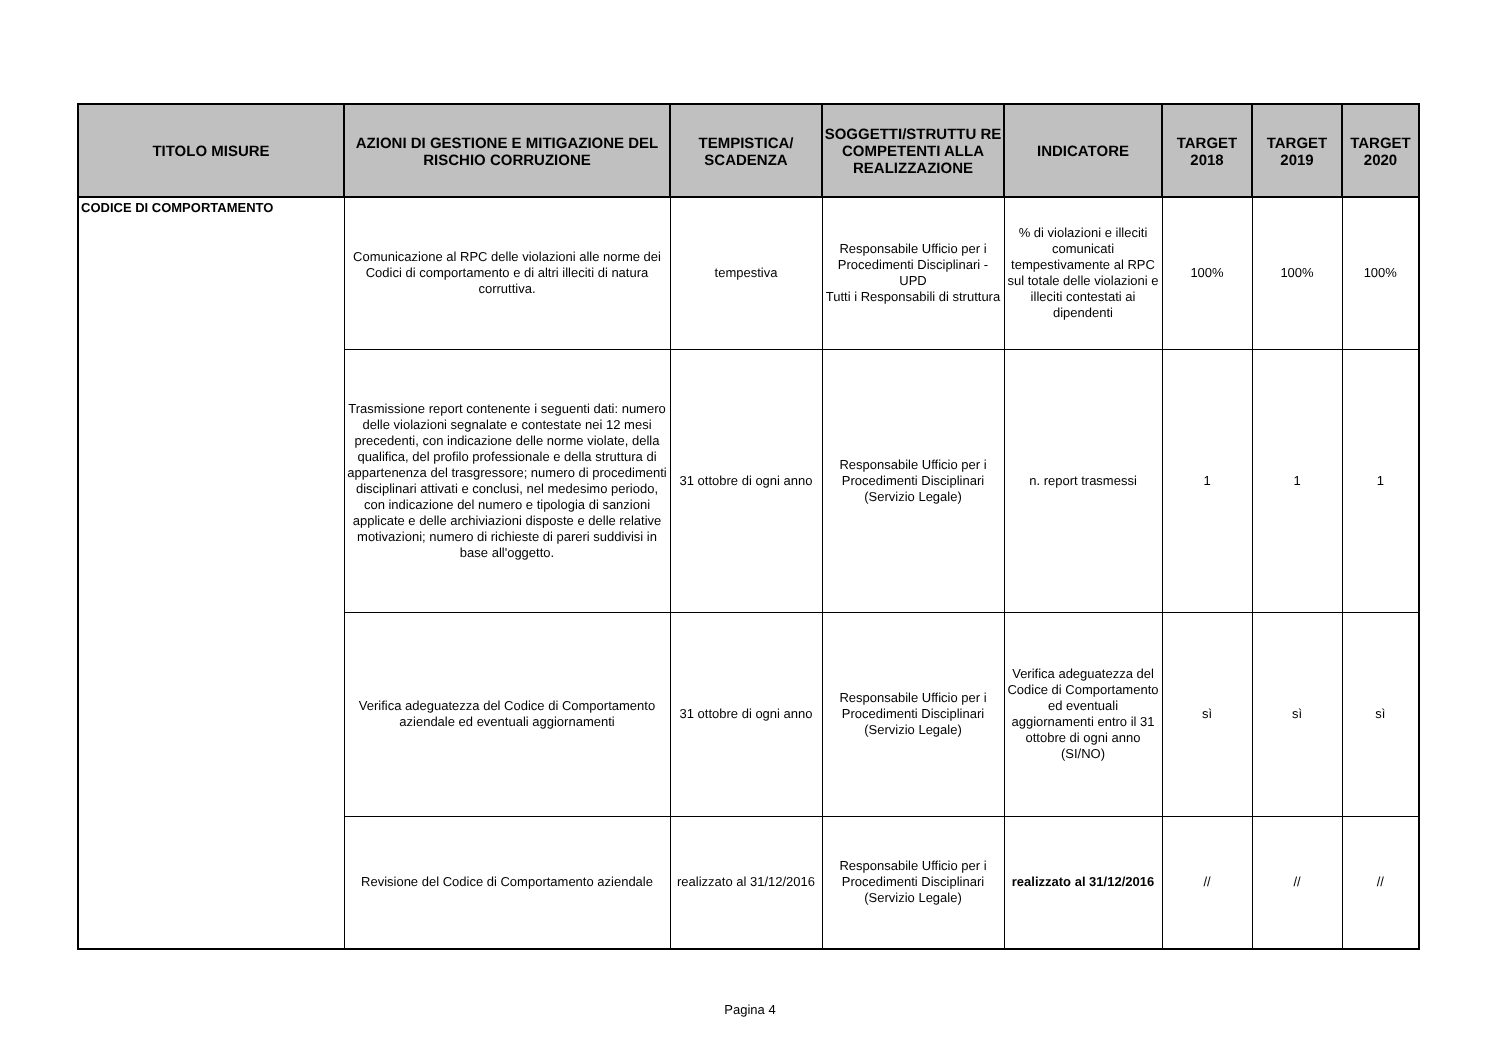| TITOLO MISURE | AZIONI DI GESTIONE E MITIGAZIONE DEL RISCHIO CORRUZIONE | TEMPISTICA/ SCADENZA | SOGGETTI/STRUTTU RE COMPETENTI ALLA REALIZZAZIONE | INDICATORE | TARGET 2018 | TARGET 2019 | TARGET 2020 |
| --- | --- | --- | --- | --- | --- | --- | --- |
| CODICE DI COMPORTAMENTO | Comunicazione al RPC delle violazioni alle norme dei Codici di comportamento e di altri illeciti di natura corruttiva. | tempestiva | Responsabile Ufficio per i Procedimenti Disciplinari - UPD Tutti i Responsabili di struttura | % di violazioni e illeciti comunicati tempestivamente al RPC sul totale delle violazioni e illeciti contestati ai dipendenti | 100% | 100% | 100% |
| | Trasmissione report contenente i seguenti dati: numero delle violazioni segnalate e contestate nei 12 mesi precedenti, con indicazione delle norme violate, della qualifica, del profilo professionale e della struttura di appartenenza del trasgressore; numero di procedimenti disciplinari attivati e conclusi, nel medesimo periodo, con indicazione del numero e tipologia di sanzioni applicate e delle archiviazioni disposte e delle relative motivazioni; numero di richieste di pareri suddivisi in base all'oggetto. | 31 ottobre di ogni anno | Responsabile Ufficio per i Procedimenti Disciplinari (Servizio Legale) | n. report trasmessi | 1 | 1 | 1 |
| | Verifica adeguatezza del Codice di Comportamento aziendale ed eventuali aggiornamenti | 31 ottobre di ogni anno | Responsabile Ufficio per i Procedimenti Disciplinari (Servizio Legale) | Verifica adeguatezza del Codice di Comportamento ed eventuali aggiornamenti entro il 31 ottobre di ogni anno (SI/NO) | sì | sì | sì |
| | Revisione del Codice di Comportamento aziendale | realizzato al 31/12/2016 | Responsabile Ufficio per i Procedimenti Disciplinari (Servizio Legale) | realizzato al 31/12/2016 | // | // | // |
Pagina 4